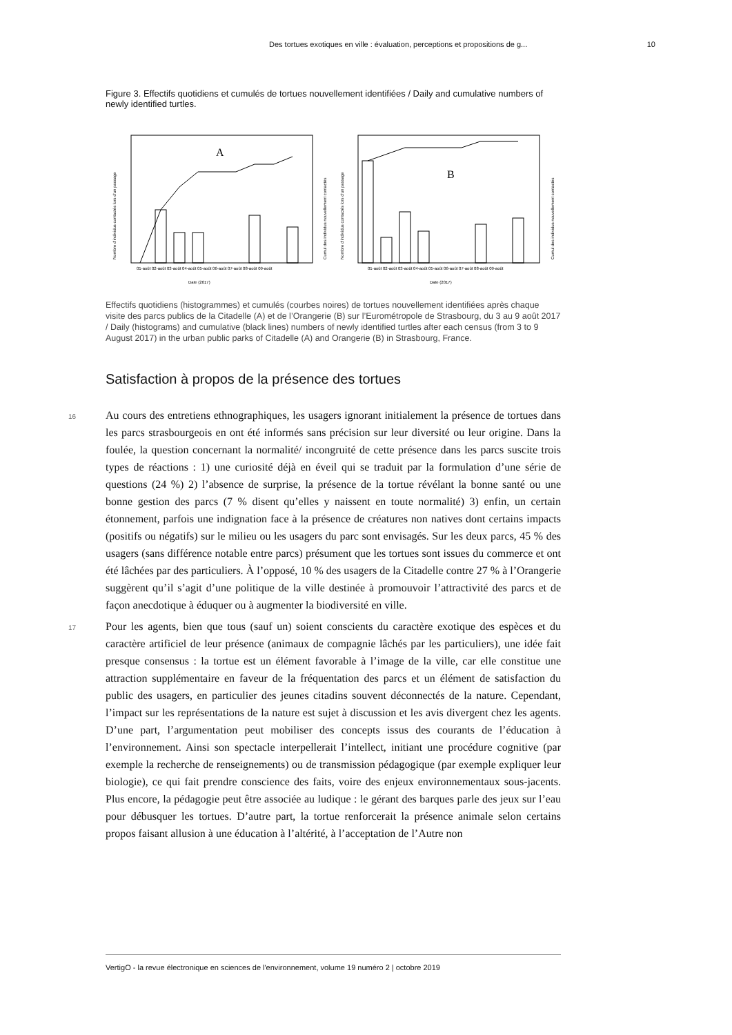Des tortues exotiques en ville : évaluation, perceptions et propositions de g... 10
Figure 3. Effectifs quotidiens et cumulés de tortues nouvellement identifiées / Daily and cumulative numbers of newly identified turtles.
A
Date (2017)
01-août 02-août 03-août 04-août 05-août 06-août 07-août 08-août 09-août
Nombre d'individus contactés lors d'un passage
Cumul des individus nouvellement contactés
B
01-août 02-août 03-août 04-août 05-août 06-août 07-août 08-août 09-août
Date (2017)
Nombre d'individus contactés lors d'un passage
Cumul des individus nouvellement contactés
Effectifs quotidiens (histogrammes) et cumulés (courbes noires) de tortues nouvellement identifiées après chaque visite des parcs publics de la Citadelle (A) et de l’Orangerie (B) sur l’Eurométropole de Strasbourg, du 3 au 9 août 2017 / Daily (histograms) and cumulative (black lines) numbers of newly identified turtles after each census (from 3 to 9 August 2017) in the urban public parks of Citadelle (A) and Orangerie (B) in Strasbourg, France.
Satisfaction à propos de la présence des tortues
16 Au cours des entretiens ethnographiques, les usagers ignorant initialement la présence de tortues dans les parcs strasbourgeois en ont été informés sans précision sur leur diversité ou leur origine. Dans la foulée, la question concernant la normalité/ incongruité de cette présence dans les parcs suscite trois types de réactions : 1) une curiosité déjà en éveil qui se traduit par la formulation d’une série de questions (24 %) 2) l’absence de surprise, la présence de la tortue révélant la bonne santé ou une bonne gestion des parcs (7 % disent qu’elles y naissent en toute normalité) 3) enfin, un certain étonnement, parfois une indignation face à la présence de créatures non natives dont certains impacts (positifs ou négatifs) sur le milieu ou les usagers du parc sont envisagés. Sur les deux parcs, 45 % des usagers (sans différence notable entre parcs) présument que les tortues sont issues du commerce et ont été lâchées par des particuliers. À l’opposé, 10 % des usagers de la Citadelle contre 27 % à l’Orangerie suggèrent qu’il s’agit d’une politique de la ville destinée à promouvoir l’attractivité des parcs et de façon anecdotique à éduquer ou à augmenter la biodiversité en ville.
17 Pour les agents, bien que tous (sauf un) soient conscients du caractère exotique des espèces et du caractère artificiel de leur présence (animaux de compagnie lâchés par les particuliers), une idée fait presque consensus : la tortue est un élément favorable à l’image de la ville, car elle constitue une attraction supplémentaire en faveur de la fréquentation des parcs et un élément de satisfaction du public des usagers, en particulier des jeunes citadins souvent déconnectés de la nature. Cependant, l’impact sur les représentations de la nature est sujet à discussion et les avis divergent chez les agents. D’une part, l’argumentation peut mobiliser des concepts issus des courants de l’éducation à l’environnement. Ainsi son spectacle interpellerait l’intellect, initiant une procédure cognitive (par exemple la recherche de renseignements) ou de transmission pédagogique (par exemple expliquer leur biologie), ce qui fait prendre conscience des faits, voire des enjeux environnementaux sous-jacents. Plus encore, la pédagogie peut être associée au ludique : le gérant des barques parle des jeux sur l’eau pour débusquer les tortues. D’autre part, la tortue renforcerait la présence animale selon certains propos faisant allusion à une éducation à l’altérité, à l’acceptation de l’Autre non
VertigO - la revue électronique en sciences de l'environnement, volume 19 numéro 2 | octobre 2019